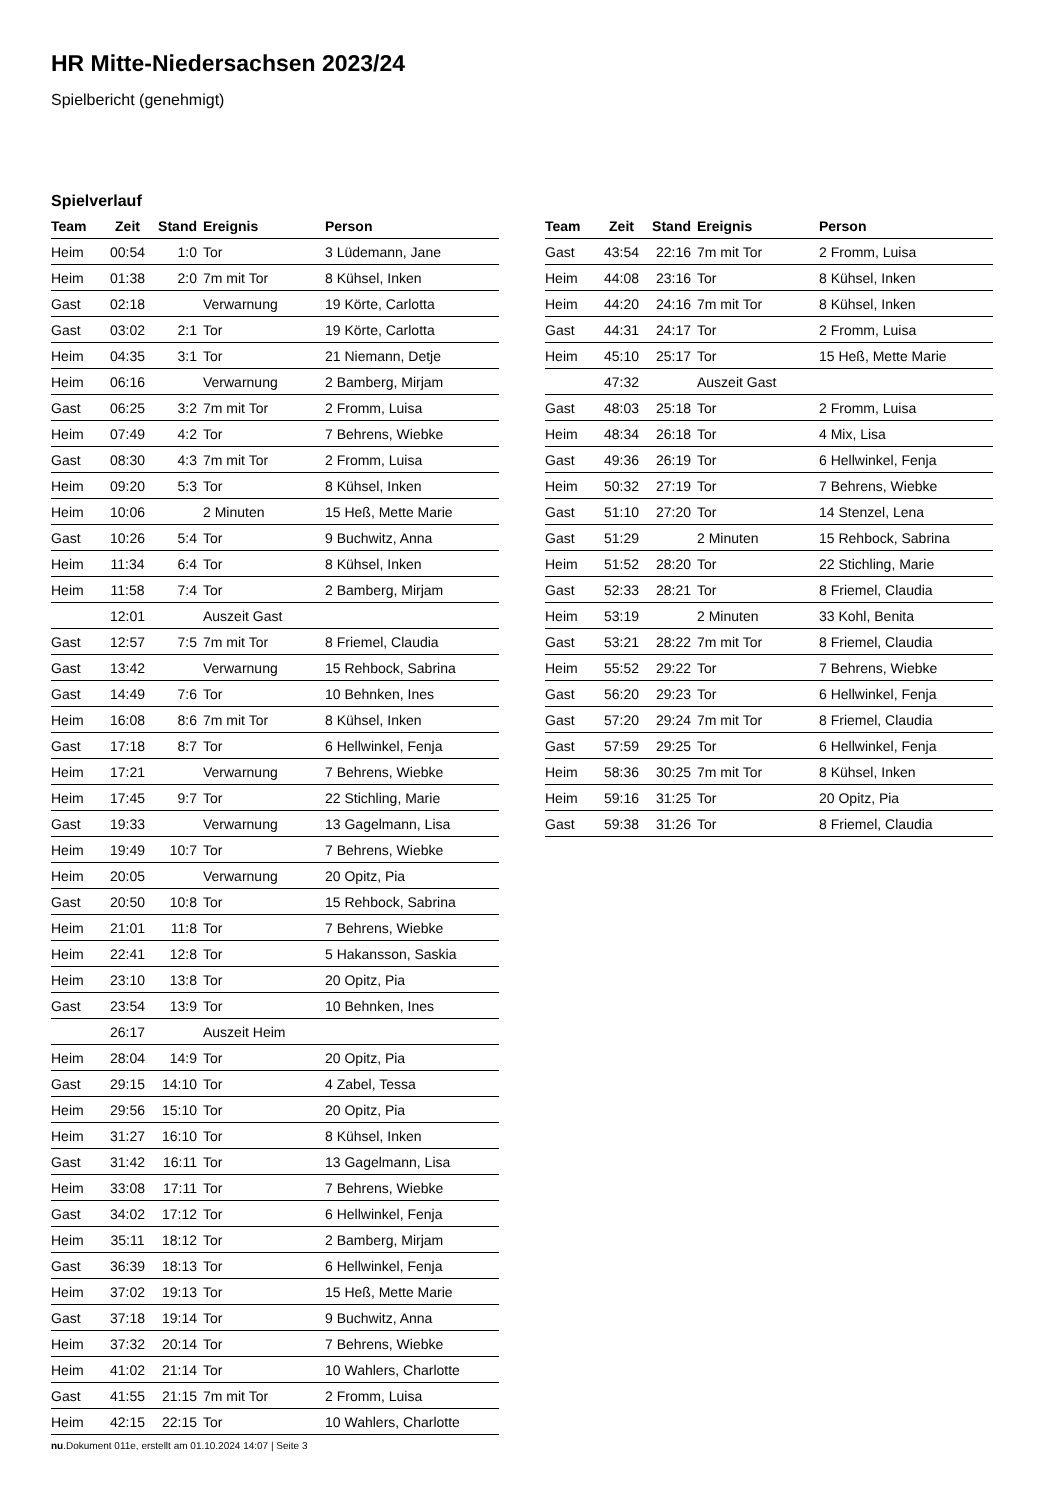HR Mitte-Niedersachsen 2023/24
Spielbericht (genehmigt)
Spielverlauf
| Team | Zeit | Stand | Ereignis | Person |
| --- | --- | --- | --- | --- |
| Heim | 00:54 | 1:0 | Tor | 3 Lüdemann, Jane |
| Heim | 01:38 | 2:0 | 7m mit Tor | 8 Kühsel, Inken |
| Gast | 02:18 | | Verwarnung | 19 Körte, Carlotta |
| Gast | 03:02 | 2:1 | Tor | 19 Körte, Carlotta |
| Heim | 04:35 | 3:1 | Tor | 21 Niemann, Detje |
| Heim | 06:16 | | Verwarnung | 2 Bamberg, Mirjam |
| Gast | 06:25 | 3:2 | 7m mit Tor | 2 Fromm, Luisa |
| Heim | 07:49 | 4:2 | Tor | 7 Behrens, Wiebke |
| Gast | 08:30 | 4:3 | 7m mit Tor | 2 Fromm, Luisa |
| Heim | 09:20 | 5:3 | Tor | 8 Kühsel, Inken |
| Heim | 10:06 | | 2 Minuten | 15 Heß, Mette Marie |
| Gast | 10:26 | 5:4 | Tor | 9 Buchwitz, Anna |
| Heim | 11:34 | 6:4 | Tor | 8 Kühsel, Inken |
| Heim | 11:58 | 7:4 | Tor | 2 Bamberg, Mirjam |
| | 12:01 | | Auszeit Gast | |
| Gast | 12:57 | 7:5 | 7m mit Tor | 8 Friemel, Claudia |
| Gast | 13:42 | | Verwarnung | 15 Rehbock, Sabrina |
| Gast | 14:49 | 7:6 | Tor | 10 Behnken, Ines |
| Heim | 16:08 | 8:6 | 7m mit Tor | 8 Kühsel, Inken |
| Gast | 17:18 | 8:7 | Tor | 6 Hellwinkel, Fenja |
| Heim | 17:21 | | Verwarnung | 7 Behrens, Wiebke |
| Heim | 17:45 | 9:7 | Tor | 22 Stichling, Marie |
| Gast | 19:33 | | Verwarnung | 13 Gagelmann, Lisa |
| Heim | 19:49 | 10:7 | Tor | 7 Behrens, Wiebke |
| Heim | 20:05 | | Verwarnung | 20 Opitz, Pia |
| Gast | 20:50 | 10:8 | Tor | 15 Rehbock, Sabrina |
| Heim | 21:01 | 11:8 | Tor | 7 Behrens, Wiebke |
| Heim | 22:41 | 12:8 | Tor | 5 Hakansson, Saskia |
| Heim | 23:10 | 13:8 | Tor | 20 Opitz, Pia |
| Gast | 23:54 | 13:9 | Tor | 10 Behnken, Ines |
| | 26:17 | | Auszeit Heim | |
| Heim | 28:04 | 14:9 | Tor | 20 Opitz, Pia |
| Gast | 29:15 | 14:10 | Tor | 4 Zabel, Tessa |
| Heim | 29:56 | 15:10 | Tor | 20 Opitz, Pia |
| Heim | 31:27 | 16:10 | Tor | 8 Kühsel, Inken |
| Gast | 31:42 | 16:11 | Tor | 13 Gagelmann, Lisa |
| Heim | 33:08 | 17:11 | Tor | 7 Behrens, Wiebke |
| Gast | 34:02 | 17:12 | Tor | 6 Hellwinkel, Fenja |
| Heim | 35:11 | 18:12 | Tor | 2 Bamberg, Mirjam |
| Gast | 36:39 | 18:13 | Tor | 6 Hellwinkel, Fenja |
| Heim | 37:02 | 19:13 | Tor | 15 Heß, Mette Marie |
| Gast | 37:18 | 19:14 | Tor | 9 Buchwitz, Anna |
| Heim | 37:32 | 20:14 | Tor | 7 Behrens, Wiebke |
| Heim | 41:02 | 21:14 | Tor | 10 Wahlers, Charlotte |
| Gast | 41:55 | 21:15 | 7m mit Tor | 2 Fromm, Luisa |
| Heim | 42:15 | 22:15 | Tor | 10 Wahlers, Charlotte |
| Team | Zeit | Stand | Ereignis | Person |
| --- | --- | --- | --- | --- |
| Gast | 43:54 | 22:16 | 7m mit Tor | 2 Fromm, Luisa |
| Heim | 44:08 | 23:16 | Tor | 8 Kühsel, Inken |
| Heim | 44:20 | 24:16 | 7m mit Tor | 8 Kühsel, Inken |
| Gast | 44:31 | 24:17 | Tor | 2 Fromm, Luisa |
| Heim | 45:10 | 25:17 | Tor | 15 Heß, Mette Marie |
| | 47:32 | | Auszeit Gast | |
| Gast | 48:03 | 25:18 | Tor | 2 Fromm, Luisa |
| Heim | 48:34 | 26:18 | Tor | 4 Mix, Lisa |
| Gast | 49:36 | 26:19 | Tor | 6 Hellwinkel, Fenja |
| Heim | 50:32 | 27:19 | Tor | 7 Behrens, Wiebke |
| Gast | 51:10 | 27:20 | Tor | 14 Stenzel, Lena |
| Gast | 51:29 | | 2 Minuten | 15 Rehbock, Sabrina |
| Heim | 51:52 | 28:20 | Tor | 22 Stichling, Marie |
| Gast | 52:33 | 28:21 | Tor | 8 Friemel, Claudia |
| Heim | 53:19 | | 2 Minuten | 33 Kohl, Benita |
| Gast | 53:21 | 28:22 | 7m mit Tor | 8 Friemel, Claudia |
| Heim | 55:52 | 29:22 | Tor | 7 Behrens, Wiebke |
| Gast | 56:20 | 29:23 | Tor | 6 Hellwinkel, Fenja |
| Gast | 57:20 | 29:24 | 7m mit Tor | 8 Friemel, Claudia |
| Gast | 57:59 | 29:25 | Tor | 6 Hellwinkel, Fenja |
| Heim | 58:36 | 30:25 | 7m mit Tor | 8 Kühsel, Inken |
| Heim | 59:16 | 31:25 | Tor | 20 Opitz, Pia |
| Gast | 59:38 | 31:26 | Tor | 8 Friemel, Claudia |
nu.Dokument 011e, erstellt am 01.10.2024 14:07 | Seite 3